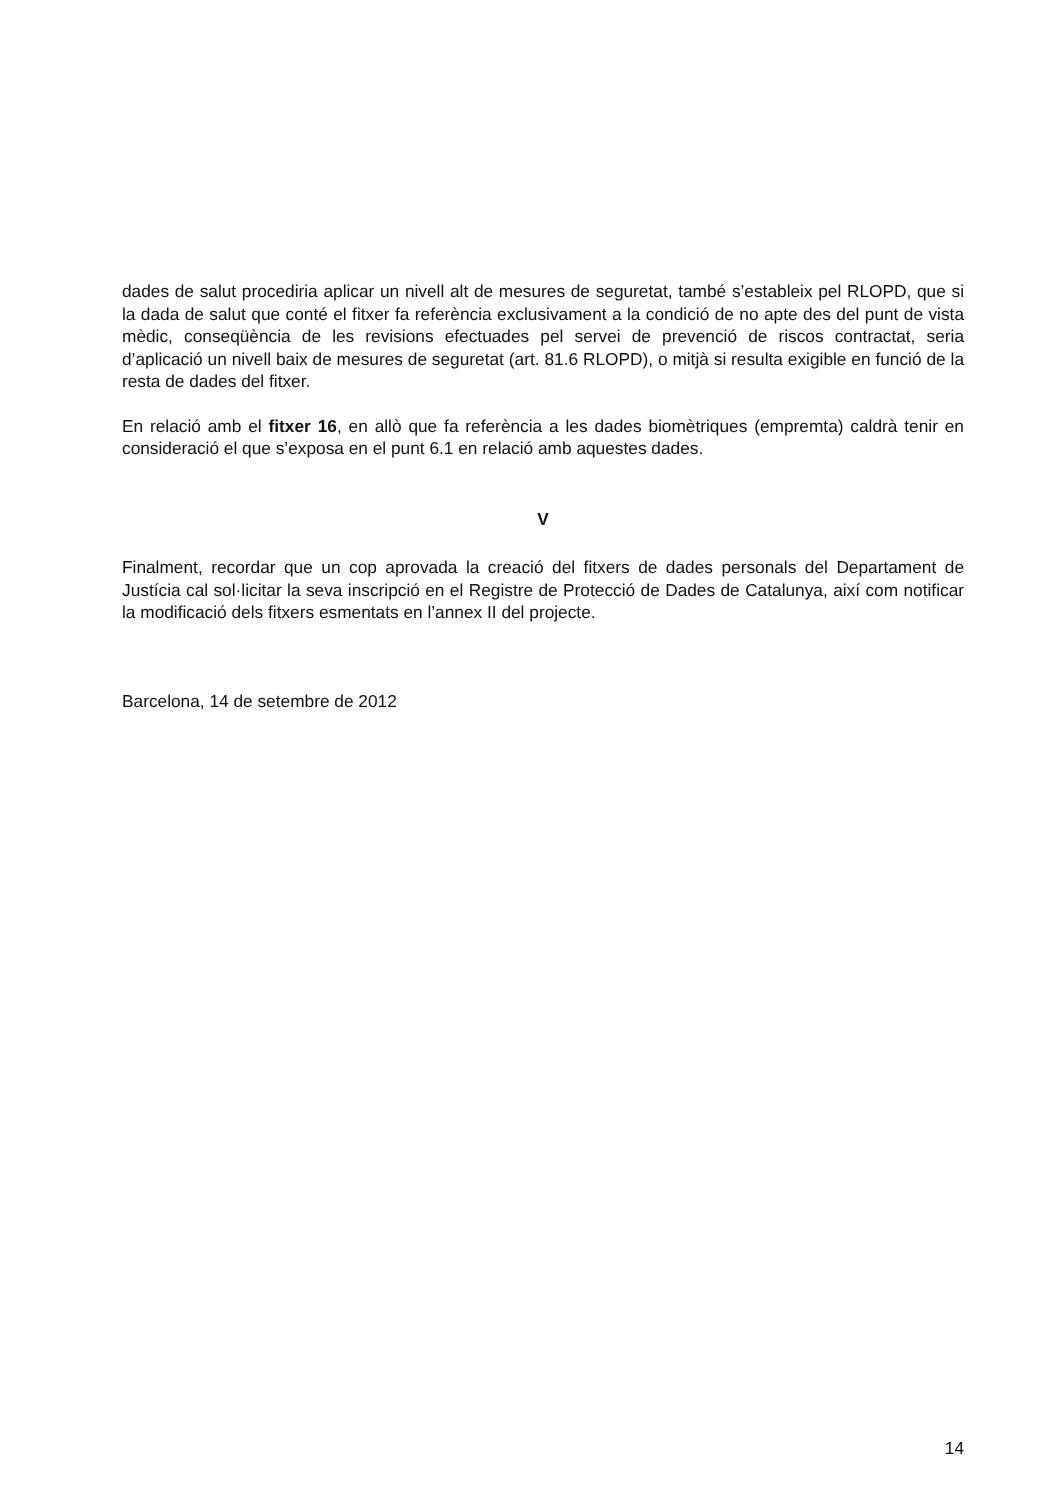dades de salut procediria aplicar un nivell alt de mesures de seguretat, també s’estableix pel RLOPD, que si la dada de salut que conté el fitxer fa referència exclusivament a la condició de no apte des del punt de vista mèdic, conseqüència de les revisions efectuades pel servei de prevenció de riscos contractat, seria d’aplicació un nivell baix de mesures de seguretat (art. 81.6 RLOPD), o mitjà si resulta exigible en funció de la resta de dades del fitxer.
En relació amb el fitxer 16, en allò que fa referència a les dades biomètriques (empremta) caldrà tenir en consideració el que s’exposa en el punt 6.1 en relació amb aquestes dades.
V
Finalment, recordar que un cop aprovada la creació del fitxers de dades personals del Departament de Justícia cal sol·licitar la seva inscripció en el Registre de Protecció de Dades de Catalunya, així com notificar la modificació dels fitxers esmentats en l’annex II del projecte.
Barcelona, 14 de setembre de 2012
14